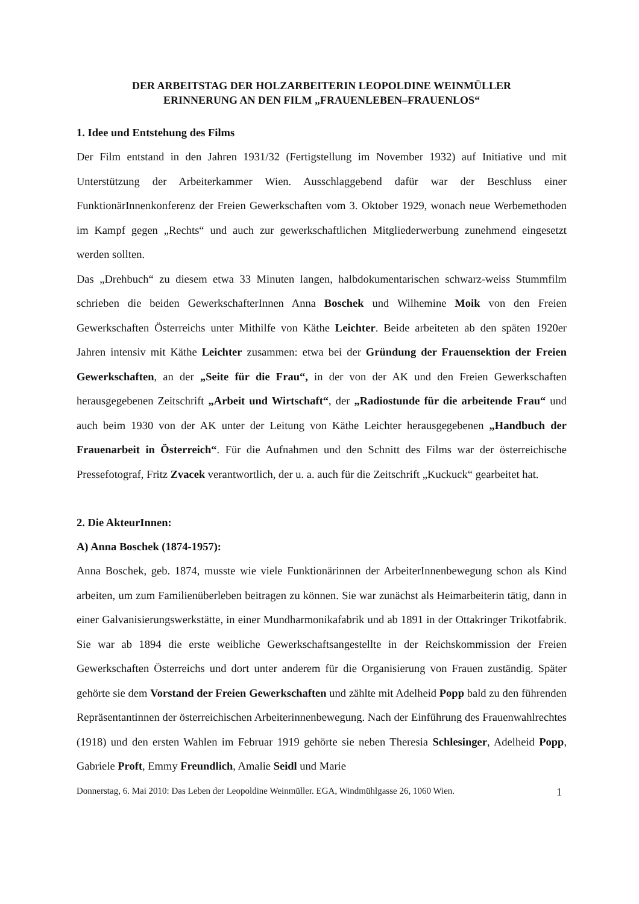DER ARBEITSTAG DER HOLZARBEITERIN LEOPOLDINE WEINMÜLLER
ERINNERUNG AN DEN FILM „FRAUENLEBEN–FRAUENLOS“
1. Idee und Entstehung des Films
Der Film entstand in den Jahren 1931/32 (Fertigstellung im November 1932) auf Initiative und mit Unterstützung der Arbeiterkammer Wien. Ausschlaggebend dafür war der Beschluss einer FunktionärInnenkonferenz der Freien Gewerkschaften vom 3. Oktober 1929, wonach neue Werbemethoden im Kampf gegen „Rechts“ und auch zur gewerkschaftlichen Mitgliederwerbung zunehmend eingesetzt werden sollten.
Das „Drehbuch“ zu diesem etwa 33 Minuten langen, halbdokumentarischen schwarz-weiss Stummfilm schrieben die beiden GewerkschafterInnen Anna Boschek und Wilhemine Moik von den Freien Gewerkschaften Österreichs unter Mithilfe von Käthe Leichter. Beide arbeiteten ab den späten 1920er Jahren intensiv mit Käthe Leichter zusammen: etwa bei der Gründung der Frauensektion der Freien Gewerkschaften, an der „Seite für die Frau“, in der von der AK und den Freien Gewerkschaften herausgegebenen Zeitschrift „Arbeit und Wirtschaft“, der „Radiostunde für die arbeitende Frau“ und auch beim 1930 von der AK unter der Leitung von Käthe Leichter herausgegebenen „Handbuch der Frauenarbeit in Österreich“. Für die Aufnahmen und den Schnitt des Films war der österreichische Pressefotograf, Fritz Zvacek verantwortlich, der u. a. auch für die Zeitschrift „Kuckuck“ gearbeitet hat.
2. Die AkteurInnen:
A) Anna Boschek (1874-1957):
Anna Boschek, geb. 1874, musste wie viele Funktionärinnen der ArbeiterInnenbewegung schon als Kind arbeiten, um zum Familienüberleben beitragen zu können. Sie war zunächst als Heimarbeiterin tätig, dann in einer Galvanisierungswerkstätte, in einer Mundharmonikafabrik und ab 1891 in der Ottakringer Trikotfabrik. Sie war ab 1894 die erste weibliche Gewerkschaftsangestellte in der Reichskommission der Freien Gewerkschaften Österreichs und dort unter anderem für die Organisierung von Frauen zuständig. Später gehörte sie dem Vorstand der Freien Gewerkschaften und zählte mit Adelheid Popp bald zu den führenden Repräsentantinnen der österreichischen Arbeiterinnenbewegung. Nach der Einführung des Frauenwahlrechtes (1918) und den ersten Wahlen im Februar 1919 gehörte sie neben Theresia Schlesinger, Adelheid Popp, Gabriele Proft, Emmy Freundlich, Amalie Seidl und Marie
Donnerstag, 6. Mai 2010: Das Leben der Leopoldine Weinmüller. EGA, Windmühlgasse 26, 1060 Wien. 1